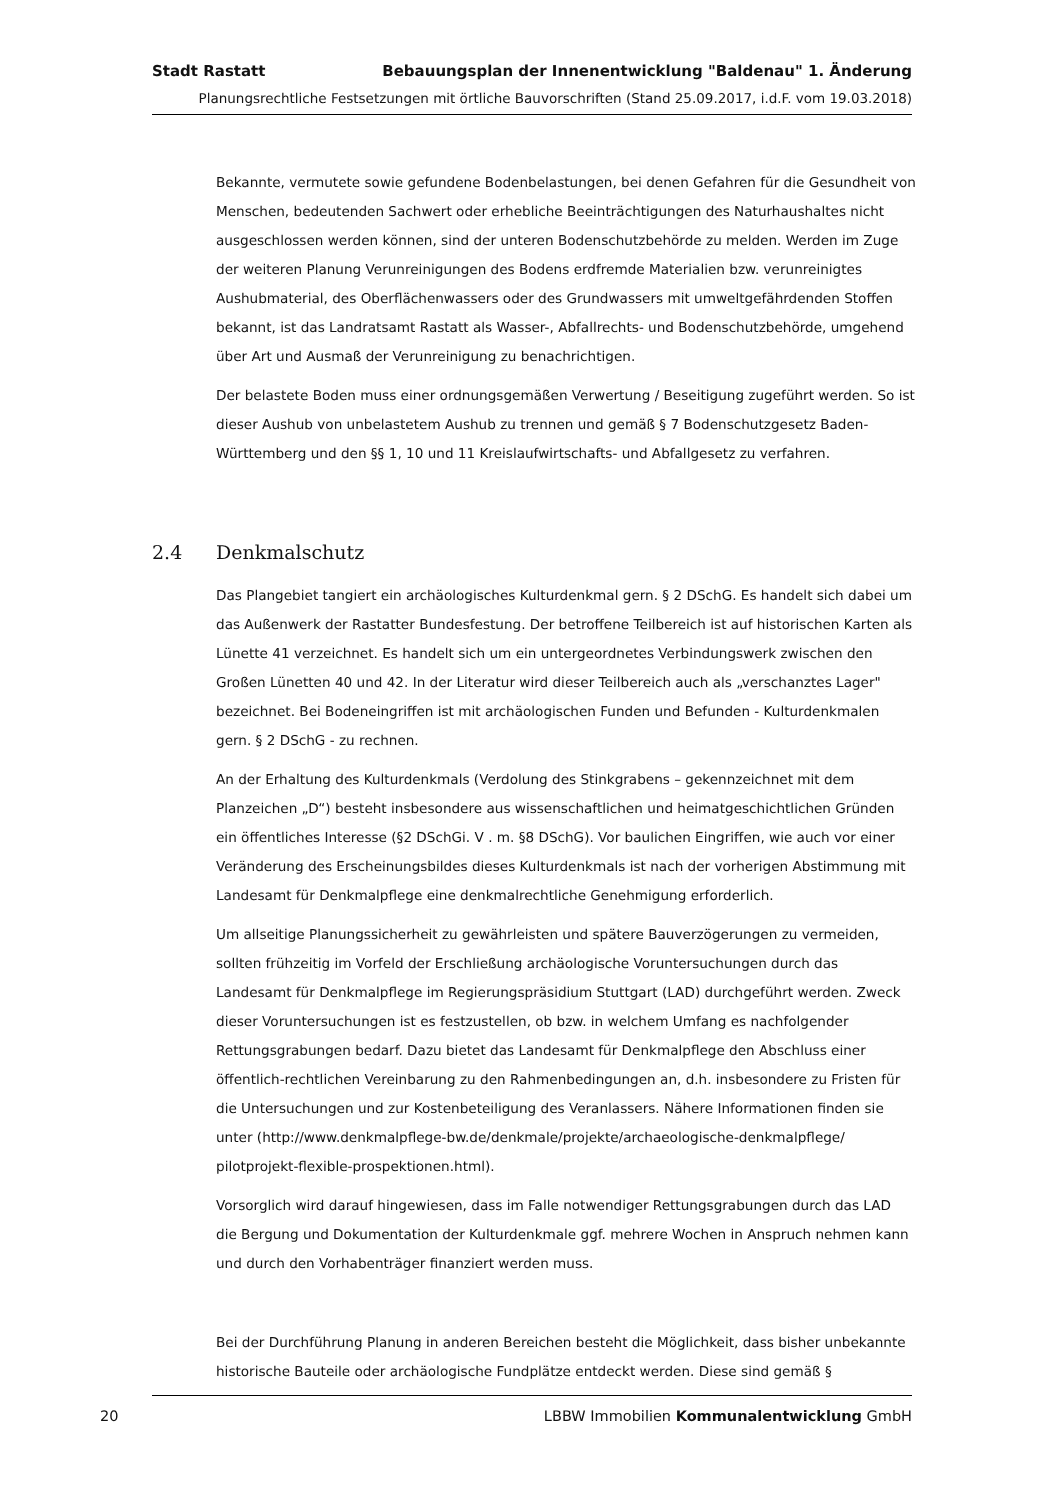Stadt Rastatt Bebauungsplan der Innenentwicklung "Baldenau" 1. Änderung
Planungsrechtliche Festsetzungen mit örtliche Bauvorschriften (Stand 25.09.2017, i.d.F. vom 19.03.2018)
Bekannte, vermutete sowie gefundene Bodenbelastungen, bei denen Gefahren für die Gesundheit von Menschen, bedeutenden Sachwert oder erhebliche Beeinträchtigungen des Naturhaushaltes nicht ausgeschlossen werden können, sind der unteren Bodenschutzbehörde zu melden. Werden im Zuge der weiteren Planung Verunreinigungen des Bodens erdfremde Materialien bzw. verunreinigtes Aushubmaterial, des Oberflächenwassers oder des Grundwassers mit umweltgefährdenden Stoffen bekannt, ist das Landratsamt Rastatt als Wasser-, Abfallrechts- und Bodenschutzbehörde, umgehend über Art und Ausmaß der Verunreinigung zu benachrichtigen.
Der belastete Boden muss einer ordnungsgemäßen Verwertung / Beseitigung zugeführt werden. So ist dieser Aushub von unbelastetem Aushub zu trennen und gemäß § 7 Bodenschutzgesetz Baden-Württemberg und den §§ 1, 10 und 11 Kreislaufwirtschafts- und Abfallgesetz zu verfahren.
2.4 Denkmalschutz
Das Plangebiet tangiert ein archäologisches Kulturdenkmal gern. § 2 DSchG. Es handelt sich dabei um das Außenwerk der Rastatter Bundesfestung. Der betroffene Teilbereich ist auf historischen Karten als Lünette 41 verzeichnet. Es handelt sich um ein untergeordnetes Verbindungswerk zwischen den Großen Lünetten 40 und 42. In der Literatur wird dieser Teilbereich auch als „verschanztes Lager" bezeichnet. Bei Bodeneingriffen ist mit archäologischen Funden und Befunden - Kulturdenkmalen gern. § 2 DSchG - zu rechnen.
An der Erhaltung des Kulturdenkmals (Verdolung des Stinkgrabens – gekennzeichnet mit dem Planzeichen „D“) besteht insbesondere aus wissenschaftlichen und heimatgeschichtlichen Gründen ein öffentliches Interesse (§2 DSchGi. V . m. §8 DSchG). Vor baulichen Eingriffen, wie auch vor einer Veränderung des Erscheinungsbildes dieses Kulturdenkmals ist nach der vorherigen Abstimmung mit Landesamt für Denkmalpflege eine denkmalrechtliche Genehmigung erforderlich.
Um allseitige Planungssicherheit zu gewährleisten und spätere Bauverzögerungen zu vermeiden, sollten frühzeitig im Vorfeld der Erschließung archäologische Voruntersuchungen durch das Landesamt für Denkmalpflege im Regierungspräsidium Stuttgart (LAD) durchgeführt werden. Zweck dieser Voruntersuchungen ist es festzustellen, ob bzw. in welchem Umfang es nachfolgender Rettungsgrabungen bedarf. Dazu bietet das Landesamt für Denkmalpflege den Abschluss einer öffentlich-rechtlichen Vereinbarung zu den Rahmenbedingungen an, d.h. insbesondere zu Fristen für die Untersuchungen und zur Kostenbeteiligung des Veranlassers. Nähere Informationen finden sie unter (http://www.denkmalpflege-bw.de/denkmale/projekte/archaeologische-denkmalpflege/ pilotprojekt-flexible-prospektionen.html).
Vorsorglich wird darauf hingewiesen, dass im Falle notwendiger Rettungsgrabungen durch das LAD die Bergung und Dokumentation der Kulturdenkmale ggf. mehrere Wochen in Anspruch nehmen kann und durch den Vorhabenträger finanziert werden muss.
Bei der Durchführung Planung in anderen Bereichen besteht die Möglichkeit, dass bisher unbekannte historische Bauteile oder archäologische Fundplätze entdeckt werden. Diese sind gemäß §
20 LBBW Immobilien Kommunalentwicklung GmbH